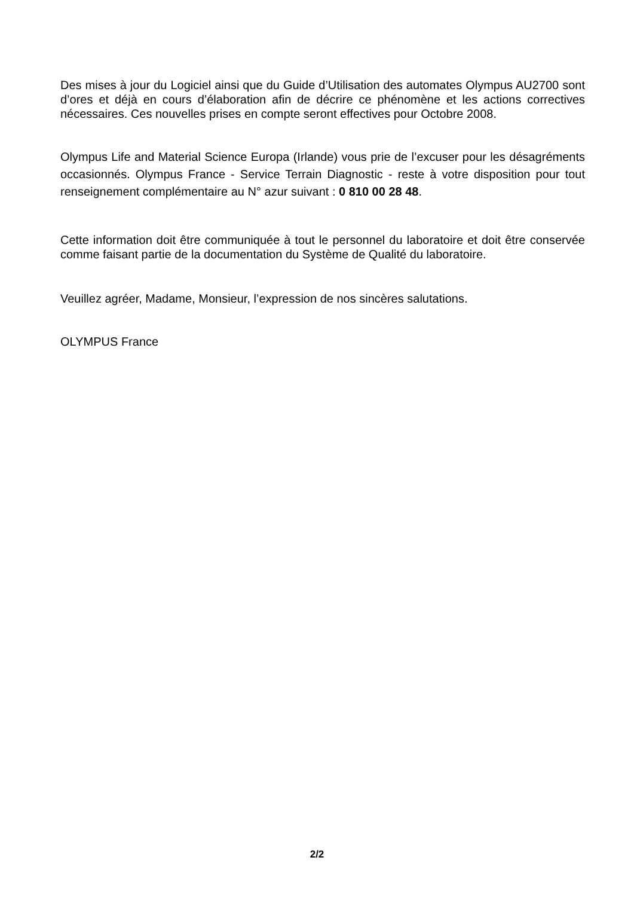Des mises à jour du Logiciel ainsi que du Guide d’Utilisation des automates Olympus AU2700 sont d’ores et déjà en cours d’élaboration afin de décrire ce phénomène et les actions correctives nécessaires. Ces nouvelles prises en compte seront effectives pour Octobre 2008.
Olympus Life and Material Science Europa (Irlande) vous prie de l’excuser pour les désagréments occasionnés. Olympus France - Service Terrain Diagnostic - reste à votre disposition pour tout renseignement complémentaire au N° azur suivant : 0 810 00 28 48.
Cette information doit être communiquée à tout le personnel du laboratoire et doit être conservée comme faisant partie de la documentation du Système de Qualité du laboratoire.
Veuillez agréer, Madame, Monsieur, l’expression de nos sincères salutations.
OLYMPUS France
2/2